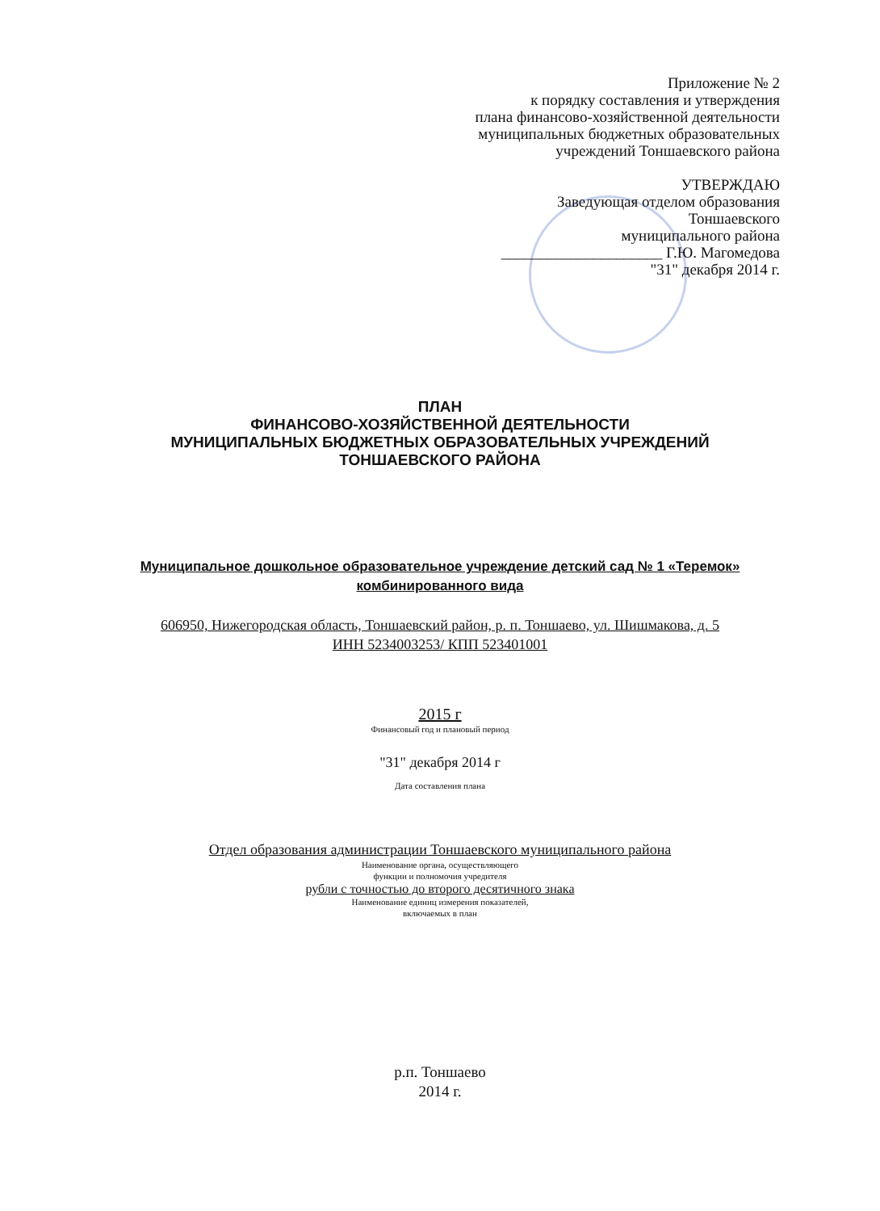Приложение № 2
к порядку составления и утверждения
плана финансово-хозяйственной деятельности
муниципальных бюджетных образовательных
учреждений Тоншаевского района
УТВЕРЖДАЮ
Заведующая отделом образования
Тоншаевского
муниципального района
_____________________ Г.Ю. Магомедова
"31" декабря 2014 г.
ПЛАН
ФИНАНСОВО-ХОЗЯЙСТВЕННОЙ ДЕЯТЕЛЬНОСТИ
МУНИЦИПАЛЬНЫХ БЮДЖЕТНЫХ ОБРАЗОВАТЕЛЬНЫХ УЧРЕЖДЕНИЙ
ТОНШАЕВСКОГО РАЙОНА
Муниципальное дошкольное образовательное учреждение детский сад № 1 «Теремок»
комбинированного вида
606950, Нижегородская область, Тоншаевский район, р. п. Тоншаево, ул. Шишмакова, д. 5
ИНН 5234003253/ КПП 523401001
2015 г
Финансовый год и плановый период
"31" декабря 2014 г
Дата составления плана
Отдел образования администрации Тоншаевского муниципального района
Наименование органа, осуществляющего
функции и полномочия учредителя
рубли с точностью до второго десятичного знака
Наименование единиц измерения показателей,
включаемых в план
р.п. Тоншаево
2014 г.